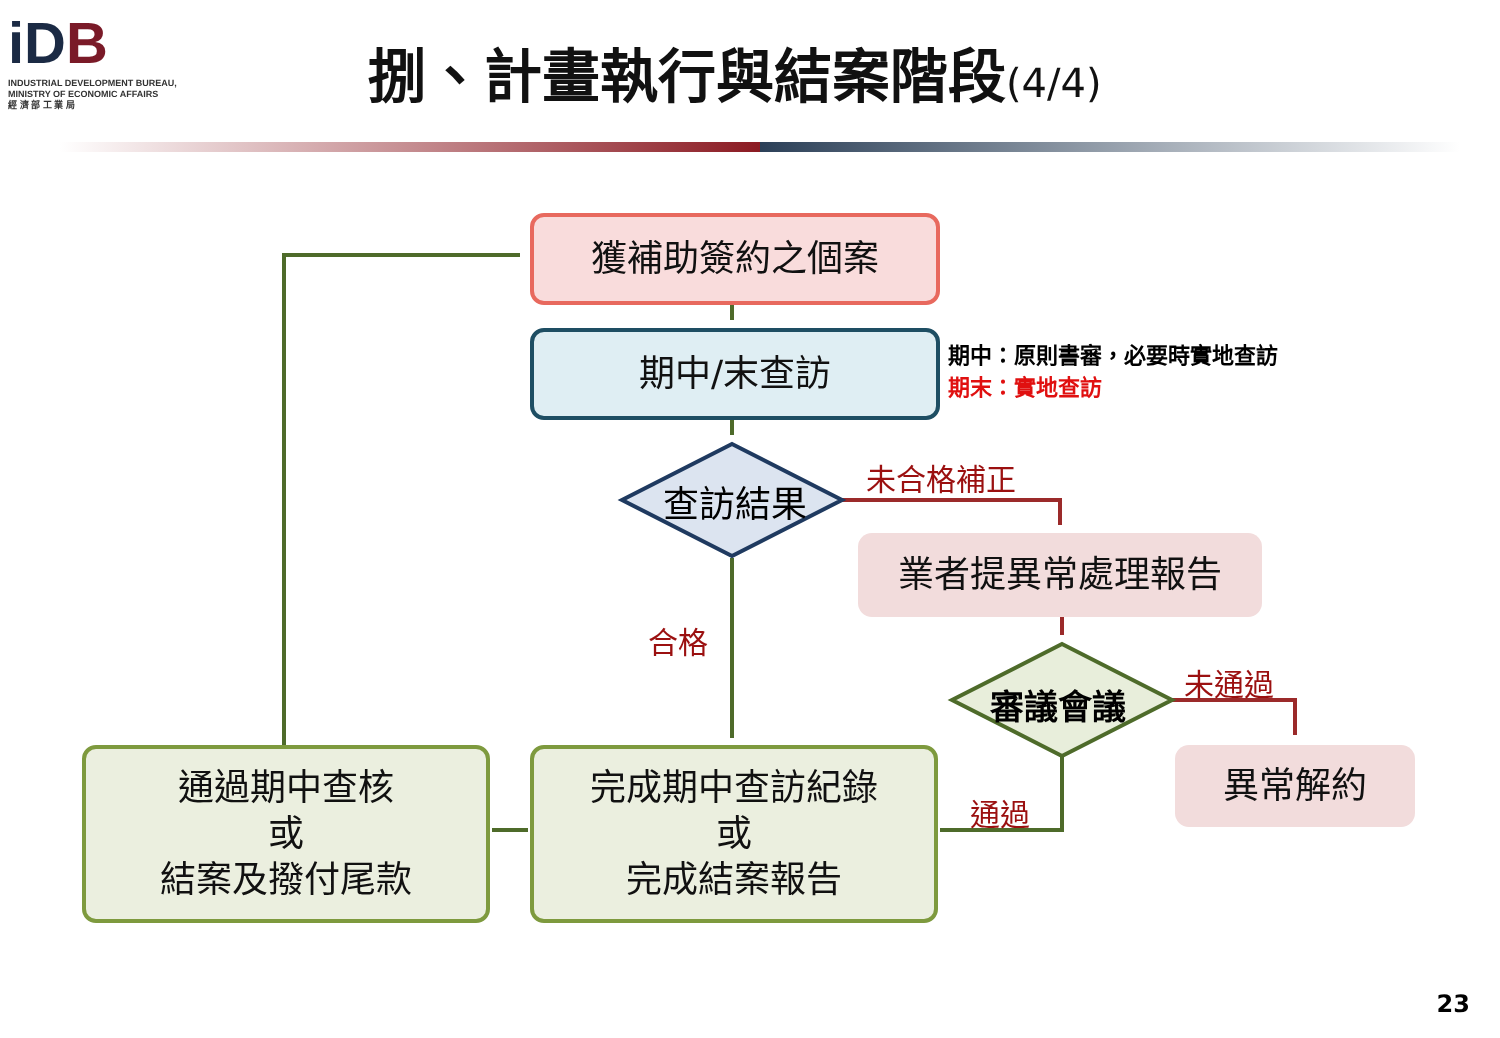iDB
INDUSTRIAL DEVELOPMENT BUREAU,
MINISTRY OF ECONOMIC AFFAIRS
經 濟 部 工 業 局
捌、計畫執行與結案階段(4/4)
獲補助簽約之個案
期中/末查訪
期中：原則書審，必要時實地查訪
期末：實地查訪
查訪結果
未合格補正
業者提異常處理報告
合格
審議會議
未通過
異常解約
通過
通過期中查核
或
結案及撥付尾款
完成期中查訪紀錄
或
完成結案報告
23